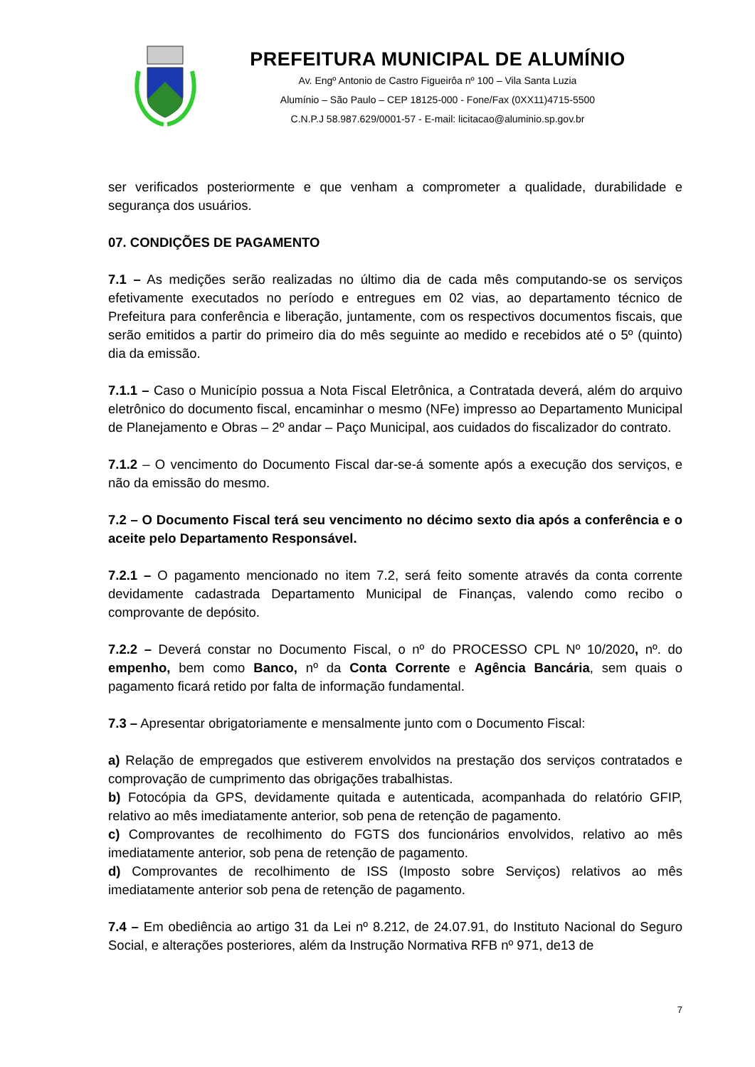PREFEITURA MUNICIPAL DE ALUMÍNIO
Av. Engº Antonio de Castro Figueirôa nº 100 – Vila Santa Luzia
Alumínio – São Paulo – CEP 18125-000 - Fone/Fax (0XX11)4715-5500
C.N.P.J 58.987.629/0001-57 - E-mail: licitacao@aluminio.sp.gov.br
ser verificados posteriormente e que venham a comprometer a qualidade, durabilidade e segurança dos usuários.
07. CONDIÇÕES DE PAGAMENTO
7.1 – As medições serão realizadas no último dia de cada mês computando-se os serviços efetivamente executados no período e entregues em 02 vias, ao departamento técnico de Prefeitura para conferência e liberação, juntamente, com os respectivos documentos fiscais, que serão emitidos a partir do primeiro dia do mês seguinte ao medido e recebidos até o 5º (quinto) dia da emissão.
7.1.1 – Caso o Município possua a Nota Fiscal Eletrônica, a Contratada deverá, além do arquivo eletrônico do documento fiscal, encaminhar o mesmo (NFe) impresso ao Departamento Municipal de Planejamento e Obras – 2º andar – Paço Municipal, aos cuidados do fiscalizador do contrato.
7.1.2 – O vencimento do Documento Fiscal dar-se-á somente após a execução dos serviços, e não da emissão do mesmo.
7.2 – O Documento Fiscal terá seu vencimento no décimo sexto dia após a conferência e o aceite pelo Departamento Responsável.
7.2.1 – O pagamento mencionado no item 7.2, será feito somente através da conta corrente devidamente cadastrada Departamento Municipal de Finanças, valendo como recibo o comprovante de depósito.
7.2.2 – Deverá constar no Documento Fiscal, o nº do PROCESSO CPL Nº 10/2020, nº. do empenho, bem como Banco, nº da Conta Corrente e Agência Bancária, sem quais o pagamento ficará retido por falta de informação fundamental.
7.3 – Apresentar obrigatoriamente e mensalmente junto com o Documento Fiscal:
a) Relação de empregados que estiverem envolvidos na prestação dos serviços contratados e comprovação de cumprimento das obrigações trabalhistas.
b) Fotocópia da GPS, devidamente quitada e autenticada, acompanhada do relatório GFIP, relativo ao mês imediatamente anterior, sob pena de retenção de pagamento.
c) Comprovantes de recolhimento do FGTS dos funcionários envolvidos, relativo ao mês imediatamente anterior, sob pena de retenção de pagamento.
d) Comprovantes de recolhimento de ISS (Imposto sobre Serviços) relativos ao mês imediatamente anterior sob pena de retenção de pagamento.
7.4 – Em obediência ao artigo 31 da Lei nº 8.212, de 24.07.91, do Instituto Nacional do Seguro Social, e alterações posteriores, além da Instrução Normativa RFB nº 971, de13 de
7